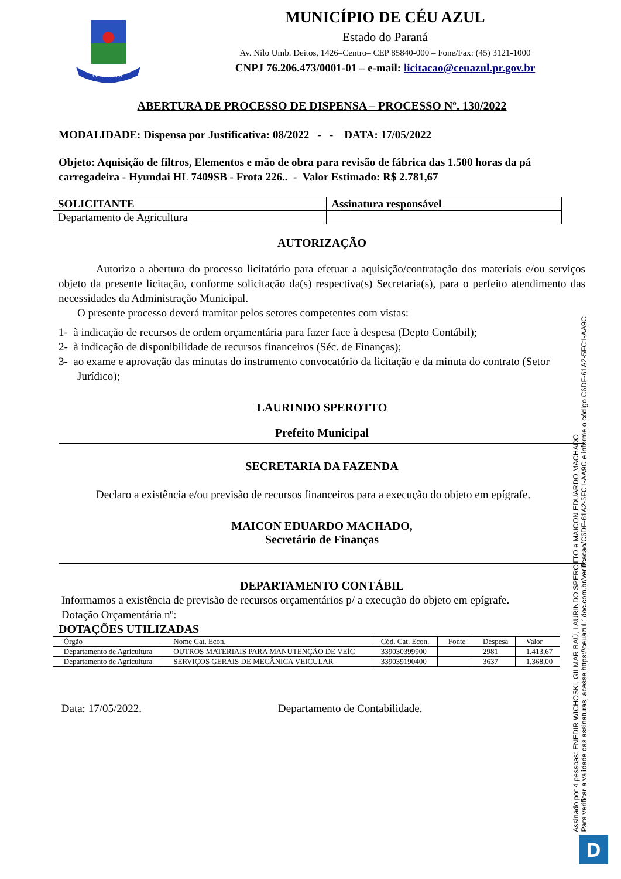CÉU AZUL
MUNICÍPIO DE CÉU AZUL
Estado do Paraná
Av. Nilo Umb. Deitos, 1426–Centro– CEP 85840-000 – Fone/Fax: (45) 3121-1000
CNPJ 76.206.473/0001-01 – e-mail: licitacao@ceuazul.pr.gov.br
ABERTURA DE PROCESSO DE DISPENSA – PROCESSO Nº. 130/2022
MODALIDADE: Dispensa por Justificativa: 08/2022 - - DATA: 17/05/2022
Objeto: Aquisição de filtros, Elementos e mão de obra para revisão de fábrica das 1.500 horas da pá carregadeira - Hyundai HL 7409SB - Frota 226.. - Valor Estimado: R$ 2.781,67
| SOLICITANTE | Assinatura responsável |
| --- | --- |
| Departamento de Agricultura | |
AUTORIZAÇÃO
Autorizo a abertura do processo licitatório para efetuar a aquisição/contratação dos materiais e/ou serviços objeto da presente licitação, conforme solicitação da(s) respectiva(s) Secretaria(s), para o perfeito atendimento das necessidades da Administração Municipal.
O presente processo deverá tramitar pelos setores competentes com vistas:
1- à indicação de recursos de ordem orçamentária para fazer face à despesa (Depto Contábil);
2- à indicação de disponibilidade de recursos financeiros (Séc. de Finanças);
3- ao exame e aprovação das minutas do instrumento convocatório da licitação e da minuta do contrato (Setor Jurídico);
LAURINDO SPEROTTO
Prefeito Municipal
SECRETARIA DA FAZENDA
Declaro a existência e/ou previsão de recursos financeiros para a execução do objeto em epígrafe.
MAICON EDUARDO MACHADO,
Secretário de Finanças
DEPARTAMENTO CONTÁBIL
Informamos a existência de previsão de recursos orçamentários p/ a execução do objeto em epígrafe.
Dotação Orçamentária nº:
DOTAÇÕES UTILIZADAS
| Órgão | Nome Cat. Econ. | Cód. Cat. Econ. | Fonte | Despesa | Valor |
| Departamento de Agricultura | OUTROS MATERIAIS PARA MANUTENÇÃO DE VEÍC | 339030399900 | | 2981 | 1.413,67 |
| Departamento de Agricultura | SERVIÇOS GERAIS DE MECÂNICA VEICULAR | 339039190400 | | 3637 | 1.368,00 |
Data: 17/05/2022. Departamento de Contabilidade.
Assinado por 4 pessoas: ENEDIR WICHOSKI, GILMAR BAÚ, LAURINDO SPEROTTO e MAICON EDUARDO MACHADO
Para verificar a validade das assinaturas, acesse https://ceuazul.1doc.com.br/verificacao/C6DF-61A2-5FC1-AA9C e informe o código C6DF-61A2-5FC1-AA9C
D